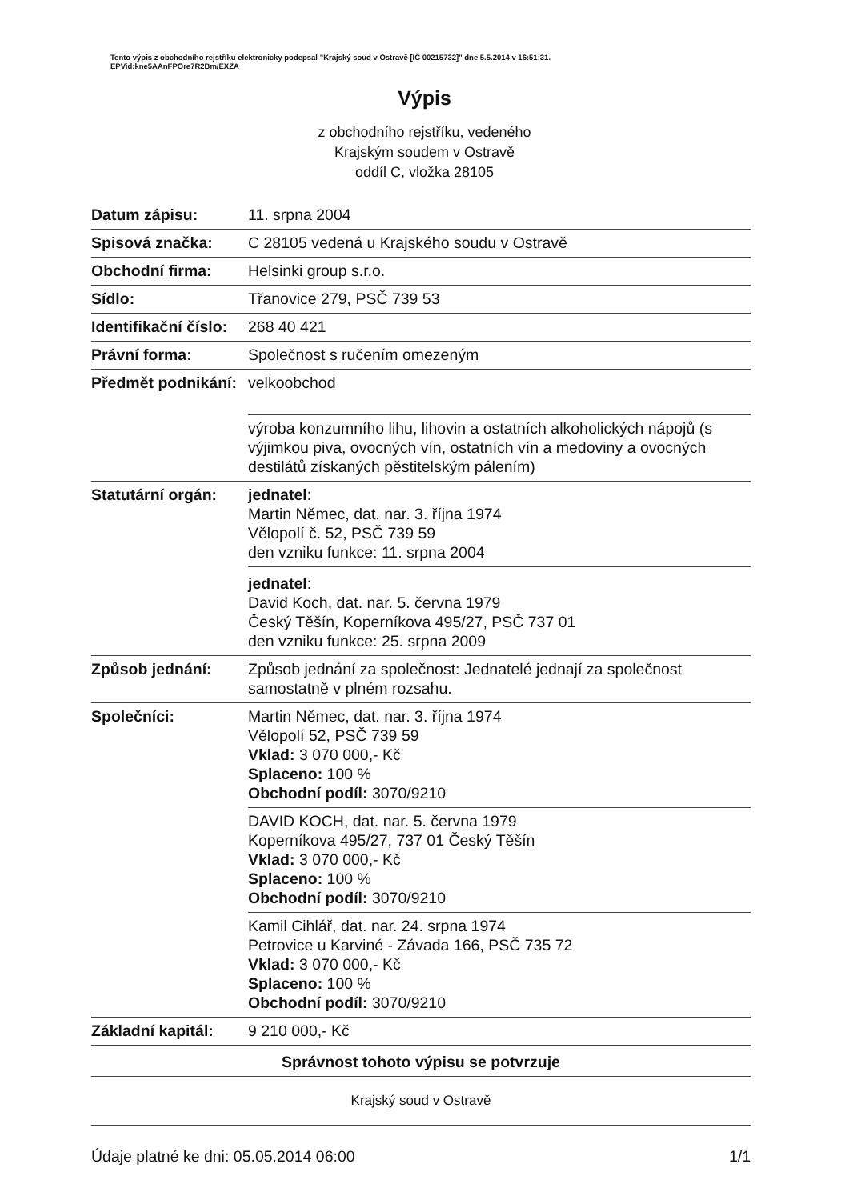Tento výpis z obchodního rejstříku elektronicky podepsal "Krajský soud v Ostravě [IČ 00215732]" dne 5.5.2014 v 16:51:31.
EPVid:kne5AAnFPOre7R2Bm/EXZA
Výpis
z obchodního rejstříku, vedeného
Krajským soudem v Ostravě
oddíl C, vložka 28105
| Datum zápisu: | 11. srpna 2004 |
| Spisová značka: | C 28105 vedená u Krajského soudu v Ostravě |
| Obchodní firma: | Helsinki group s.r.o. |
| Sídlo: | Třanovice 279, PSČ 739 53 |
| Identifikační číslo: | 268 40 421 |
| Právní forma: | Společnost s ručením omezeným |
| Předmět podnikání: | velkoobchod |
| | výroba konzumního lihu, lihovin a ostatních alkoholických nápojů (s výjimkou piva, ovocných vín, ostatních vín a medoviny a ovocných destilátů získaných pěstitelským pálením) |
| Statutární orgán: | jednatel : Martin Němec, dat. nar. 3. října 1974 Vělopolí č. 52, PSČ 739 59 den vzniku funkce: 11. srpna 2004 |
| | jednatel : David Koch, dat. nar. 5. června 1979 Český Těšín, Koperníkova 495/27, PSČ 737 01 den vzniku funkce: 25. srpna 2009 |
| Způsob jednání: | Způsob jednání za společnost: Jednatelé jednají za společnost samostatně v plném rozsahu. |
| Společníci: | Martin Němec, dat. nar. 3. října 1974 Vělopolí 52, PSČ 739 59 Vklad: 3 070 000,- Kč Splaceno: 100 % Obchodní podíl: 3070/9210 |
| | DAVID KOCH, dat. nar. 5. června 1979 Koperníkova 495/27, 737 01 Český Těšín Vklad: 3 070 000,- Kč Splaceno: 100 % Obchodní podíl: 3070/9210 |
| | Kamil Cihlář, dat. nar. 24. srpna 1974 Petrovice u Karviné - Závada 166, PSČ 735 72 Vklad: 3 070 000,- Kč Splaceno: 100 % Obchodní podíl: 3070/9210 |
| Základní kapitál: | 9 210 000,- Kč |
| Správnost tohoto výpisu se potvrzuje | |
| Krajský soud v Ostravě | |
| Údaje platné ke dni: 05.05.2014 06:00 1/1 | |